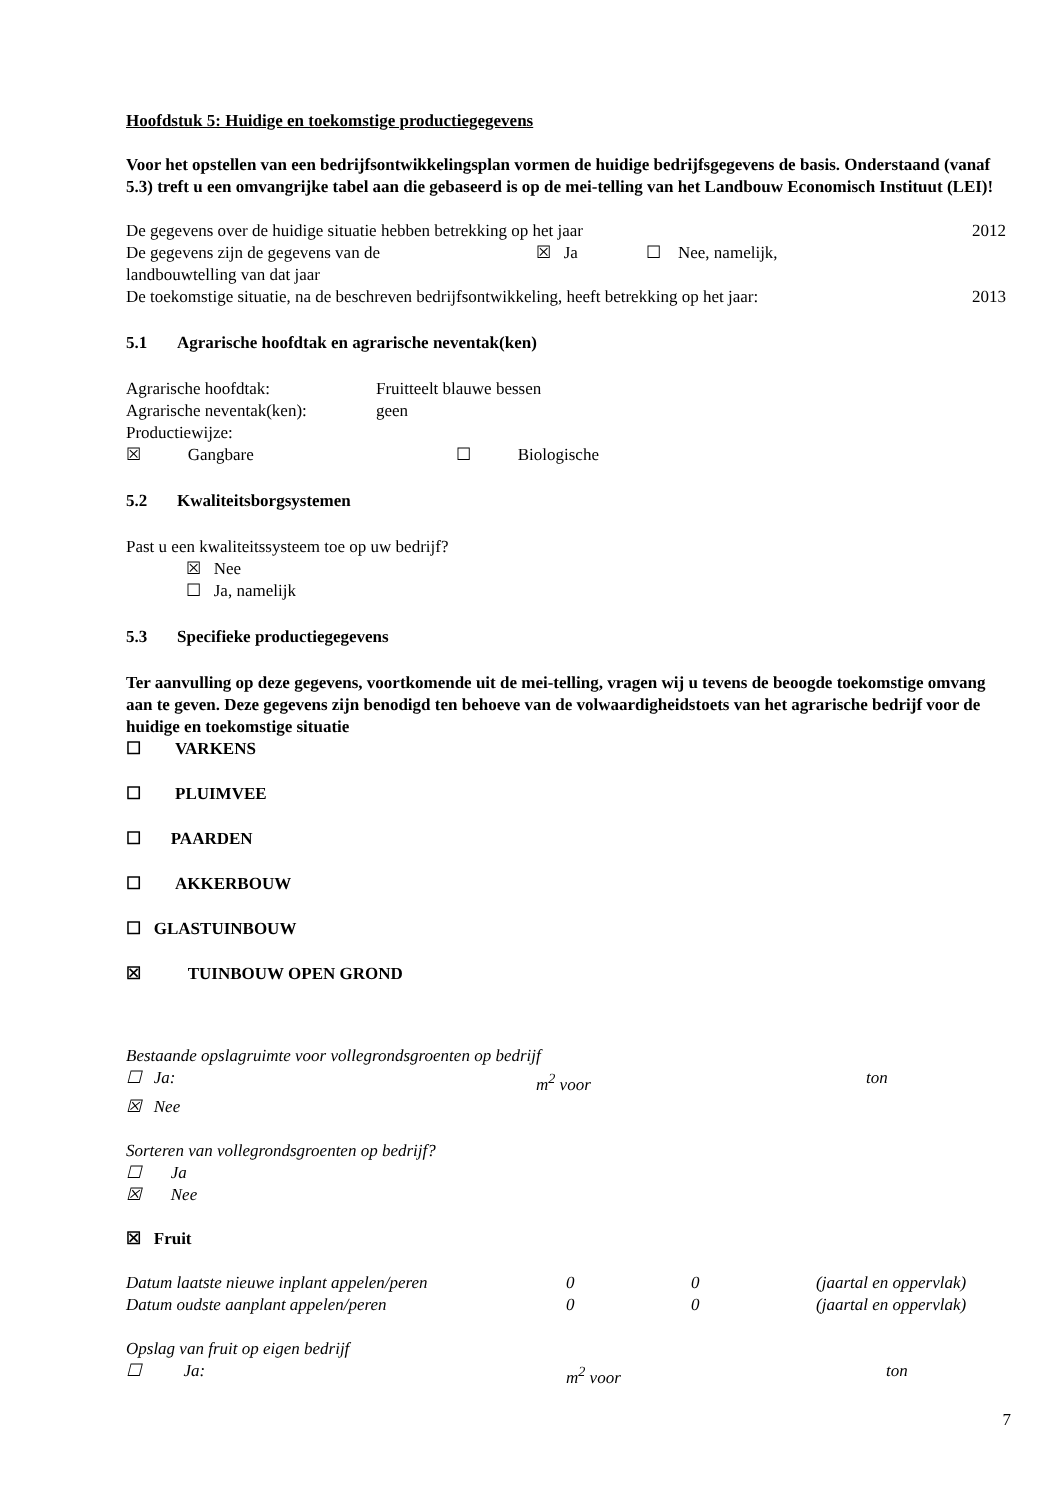Hoofdstuk 5: Huidige en toekomstige productiegegevens
Voor het opstellen van een bedrijfsontwikkelingsplan vormen de huidige bedrijfsgegevens de basis. Onderstaand (vanaf 5.3) treft u een omvangrijke tabel aan die gebaseerd is op de mei-telling van het Landbouw Economisch Instituut (LEI)!
De gegevens over de huidige situatie hebben betrekking op het jaar 2012
De gegevens zijn de gegevens van de ☒ Ja ☐ Nee, namelijk,
landbouwtelling van dat jaar
De toekomstige situatie, na de beschreven bedrijfsontwikkeling, heeft betrekking op het jaar: 2013
5.1 Agrarische hoofdtak en agrarische neventak(ken)
Agrarische hoofdtak: Fruitteelt blauwe bessen
Agrarische neventak(ken): geen
Productiewijze:
☒ Gangbare ☐ Biologische
5.2 Kwaliteitsborgsystemen
Past u een kwaliteitssysteem toe op uw bedrijf?
☒ Nee
☐ Ja, namelijk
5.3 Specifieke productiegegevens
Ter aanvulling op deze gegevens, voortkomende uit de mei-telling, vragen wij u tevens de beoogde toekomstige omvang aan te geven. Deze gegevens zijn benodigd ten behoeve van de volwaardigheidstoets van het agrarische bedrijf voor de huidige en toekomstige situatie
☐ VARKENS
☐ PLUIMVEE
☐ PAARDEN
☐ AKKERBOUW
☐ GLASTUINBOUW
☒ TUINBOUW OPEN GROND
Bestaande opslagruimte voor vollegrondsgroenten op bedrijf
☐ Ja: m<sup>2</sup> voor ton
☒ Nee
Sorteren van vollegrondsgroenten op bedrijf?
☐ Ja
☒ Nee
☒ Fruit
Datum laatste nieuwe inplant appelen/peren 0 0 (jaartal en oppervlak)
Datum oudste aanplant appelen/peren 0 0 (jaartal en oppervlak)
Opslag van fruit op eigen bedrijf
☐ Ja: m<sup>2</sup> voor ton
7